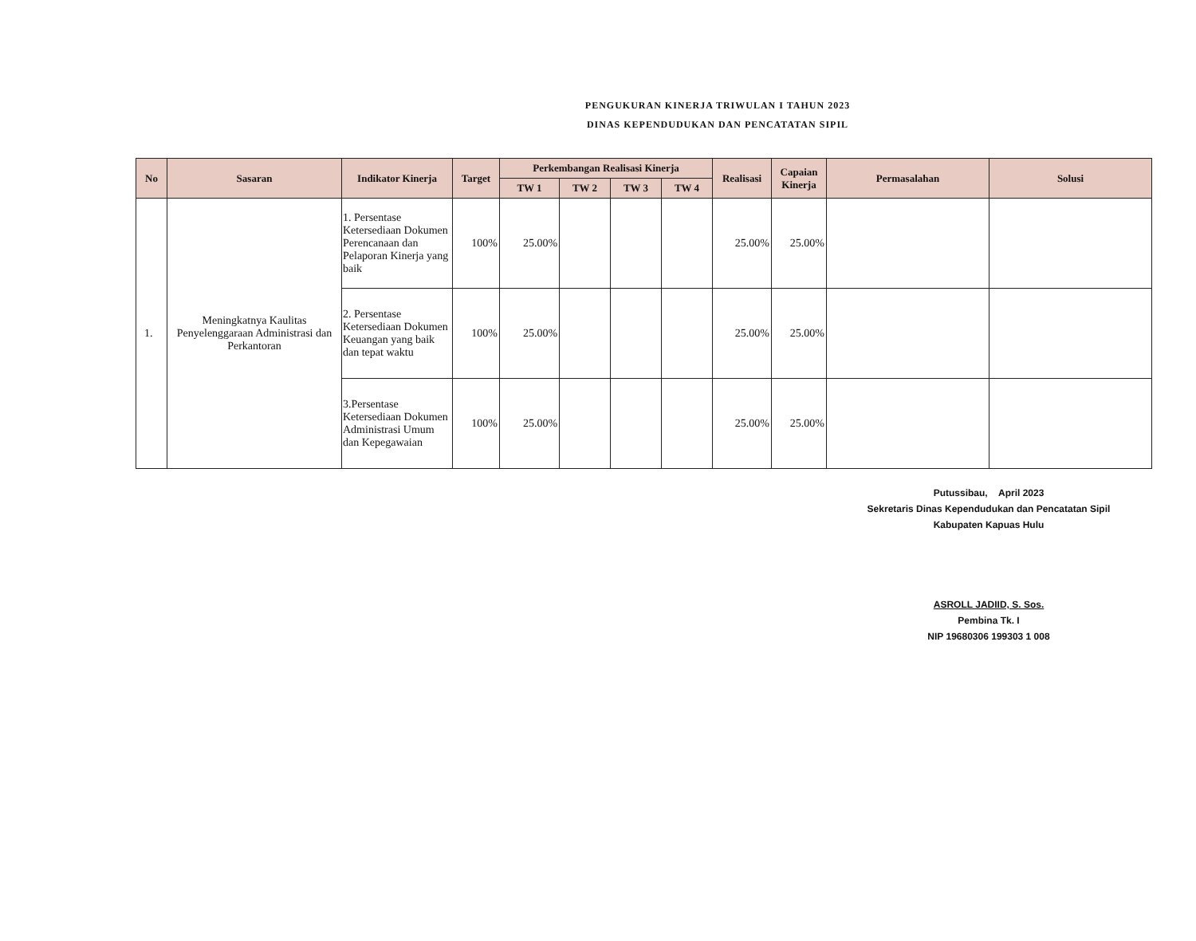PENGUKURAN KINERJA TRIWULAN I TAHUN 2023
DINAS KEPENDUDUKAN DAN PENCATATAN SIPIL
| No | Sasaran | Indikator Kinerja | Target | Perkembangan Realisasi Kinerja | | | | Realisasi | Capaian Kinerja | Permasalahan | Solusi |
| --- | --- | --- | --- | --- | --- | --- | --- | --- | --- | --- | --- |
| | | | | TW 1 | TW 2 | TW 3 | TW 4 | | | | |
| 1. | Meningkatnya Kaulitas Penyelenggaraan Administrasi dan Perkantoran | 1. Persentase Ketersediaan Dokumen Perencanaan dan Pelaporan Kinerja yang baik | 100% | 25.00% | | | | 25.00% | 25.00% | | |
| | | 2. Persentase Ketersediaan Dokumen Keuangan yang baik dan tepat waktu | 100% | 25.00% | | | | 25.00% | 25.00% | | |
| | | 3.Persentase Ketersediaan Dokumen Administrasi Umum dan Kepegawaian | 100% | 25.00% | | | | 25.00% | 25.00% | | |
Putussibau, April 2023
Sekretaris Dinas Kependudukan dan Pencatatan Sipil
Kabupaten Kapuas Hulu
ASROLL JADIID, S. Sos.
Pembina Tk. I
NIP 19680306 199303 1 008